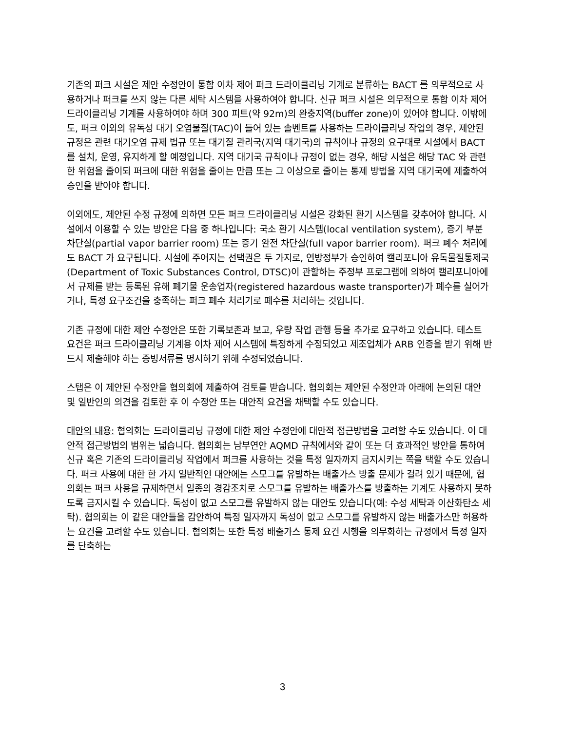기존의 퍼크 시설은 제안 수정안이 통합 이차 제어 퍼크 드라이클리닝 기계로 분류하는 BACT 를 의무적으로 사용하거나 퍼크를 쓰지 않는 다른 세탁 시스템을 사용하여야 합니다. 신규 퍼크 시설은 의무적으로 통합 이차 제어 드라이클리닝 기계를 사용하여야 하며 300 피트(약 92m)의 완충지역(buffer zone)이 있어야 합니다. 이밖에도, 퍼크 이외의 유독성 대기 오염물질(TAC)이 들어 있는 솔벤트를 사용하는 드라이클리닝 작업의 경우, 제안된 규정은 관련 대기오염 규제 법규 또는 대기질 관리국(지역 대기국)의 규칙이나 규정의 요구대로 시설에서 BACT 를 설치, 운영, 유지하게 할 예정입니다. 지역 대기국 규칙이나 규정이 없는 경우, 해당 시설은 해당 TAC 와 관련한 위험을 줄이되 퍼크에 대한 위험을 줄이는 만큼 또는 그 이상으로 줄이는 통제 방법을 지역 대기국에 제출하여 승인을 받아야 합니다.
이외에도, 제안된 수정 규정에 의하면 모든 퍼크 드라이클리닝 시설은 강화된 환기 시스템을 갖추어야 합니다. 시설에서 이용할 수 있는 방안은 다음 중 하나입니다: 국소 환기 시스템(local ventilation system), 증기 부분 차단실(partial vapor barrier room) 또는 증기 완전 차단실(full vapor barrier room). 퍼크 폐수 처리에도 BACT 가 요구됩니다. 시설에 주어지는 선택권은 두 가지로, 연방정부가 승인하여 캘리포니아 유독물질통제국(Department of Toxic Substances Control, DTSC)이 관할하는 주정부 프로그램에 의하여 캘리포니아에서 규제를 받는 등록된 유해 폐기물 운송업자(registered hazardous waste transporter)가 폐수를 실어가거나, 특정 요구조건을 충족하는 퍼크 폐수 처리기로 폐수를 처리하는 것입니다.
기존 규정에 대한 제안 수정안은 또한 기록보존과 보고, 우량 작업 관행 등을 추가로 요구하고 있습니다. 테스트 요건은 퍼크 드라이클리닝 기계용 이차 제어 시스템에 특정하게 수정되었고 제조업체가 ARB 인증을 받기 위해 반드시 제출해야 하는 증빙서류를 명시하기 위해 수정되었습니다.
스탭은 이 제안된 수정안을 협의회에 제출하여 검토를 받습니다. 협의회는 제안된 수정안과 아래에 논의된 대안 및 일반인의 의견을 검토한 후 이 수정안 또는 대안적 요건을 채택할 수도 있습니다.
대안의 내용: 협의회는 드라이클리닝 규정에 대한 제안 수정안에 대안적 접근방법을 고려할 수도 있습니다. 이 대안적 접근방법의 범위는 넓습니다. 협의회는 남부연안 AQMD 규칙에서와 같이 또는 더 효과적인 방안을 통하여 신규 혹은 기존의 드라이클리닝 작업에서 퍼크를 사용하는 것을 특정 일자까지 금지시키는 쪽을 택할 수도 있습니다. 퍼크 사용에 대한 한 가지 일반적인 대안에는 스모그를 유발하는 배출가스 방출 문제가 걸려 있기 때문에, 협의회는 퍼크 사용을 규제하면서 일종의 경감조치로 스모그를 유발하는 배출가스를 방출하는 기계도 사용하지 못하도록 금지시킬 수 있습니다. 독성이 없고 스모그를 유발하지 않는 대안도 있습니다(예: 수성 세탁과 이산화탄소 세탁). 협의회는 이 같은 대안들을 감안하여 특정 일자까지 독성이 없고 스모그를 유발하지 않는 배출가스만 허용하는 요건을 고려할 수도 있습니다. 협의회는 또한 특정 배출가스 통제 요건 시행을 의무화하는 규정에서 특정 일자를 단축하는
3